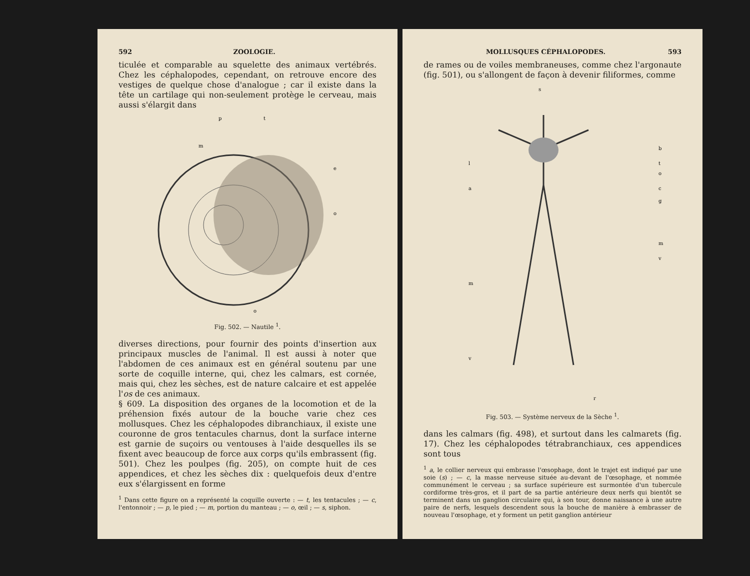592 ZOOLOGIE.
ticulée et comparable au squelette des animaux vertébrés. Chez les céphalopodes, cependant, on retrouve encore des vestiges de quelque chose d'analogue ; car il existe dans la tête un cartilage qui non-seulement protège le cerveau, mais aussi s'élargit dans
p
t
m
e
o
o
Fig. 502. — Nautile <sup>1</sup>.
diverses directions, pour fournir des points d'insertion aux principaux muscles de l'animal. Il est aussi à noter que l'abdomen de ces animaux est en général soutenu par une sorte de coquille interne, qui, chez les calmars, est cornée, mais qui, chez les sèches, est de nature calcaire et est appelée l'os de ces animaux.
§ 609. La disposition des organes de la locomotion et de la préhension fixés autour de la bouche varie chez ces mollusques. Chez les céphalopodes dibranchiaux, il existe une couronne de gros tentacules charnus, dont la surface interne est garnie de suçoirs ou ventouses à l'aide desquelles ils se fixent avec beaucoup de force aux corps qu'ils embrassent (fig. 501). Chez les poulpes (fig. 205), on compte huit de ces appendices, et chez les sèches dix : quelquefois deux d'entre eux s'élargissent en forme
<sup>1</sup> Dans cette figure on a représenté la coquille ouverte : — t, les tentacules ; — c, l'entonnoir ; — p, le pied ; — m, portion du manteau ; — o, œil ; — s, siphon.
MOLLUSQUES CÉPHALOPODES. 593
de rames ou de voiles membraneuses, comme chez l'argonaute (fig. 501), ou s'allongent de façon à devenir filiformes, comme
s
l
a
m
v
b
t
o
c
g
m
v
r
Fig. 503. — Système nerveux de la Sèche <sup>1</sup>.
dans les calmars (fig. 498), et surtout dans les calmarets (fig. 17). Chez les céphalopodes tétrabranchiaux, ces appendices sont tous
<sup>1</sup> a, le collier nerveux qui embrasse l'œsophage, dont le trajet est indiqué par une soie (s) ; — c, la masse nerveuse située au-devant de l'œsophage, et nommée communément le cerveau ; sa surface supérieure est surmontée d'un tubercule cordiforme très-gros, et il part de sa partie antérieure deux nerfs qui bientôt se terminent dans un ganglion circulaire qui, à son tour, donne naissance à une autre paire de nerfs, lesquels descendent sous la bouche de manière à embrasser de nouveau l'œsophage, et y forment un petit ganglion antérieur